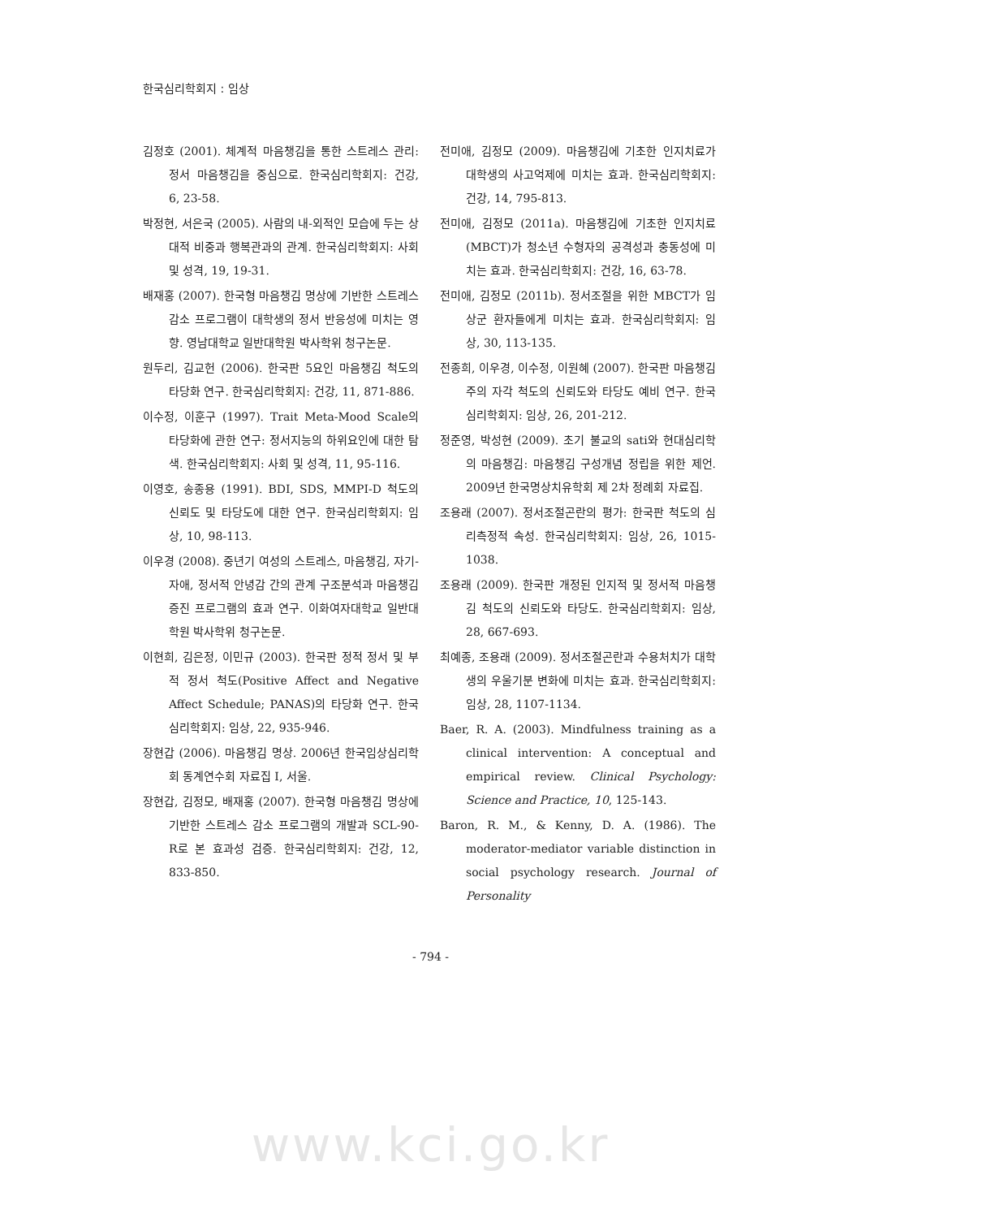한국심리학회지 : 임상
김정호 (2001). 체계적 마음챙김을 통한 스트레스 관리: 정서 마음챙김을 중심으로. 한국심리학회지: 건강, 6, 23-58.
박정현, 서은국 (2005). 사람의 내-외적인 모습에 두는 상대적 비중과 행복관과의 관계. 한국심리학회지: 사회 및 성격, 19, 19-31.
배재홍 (2007). 한국형 마음챙김 명상에 기반한 스트레스 감소 프로그램이 대학생의 정서 반응성에 미치는 영향. 영남대학교 일반대학원 박사학위 청구논문.
원두리, 김교헌 (2006). 한국판 5요인 마음챙김 척도의 타당화 연구. 한국심리학회지: 건강, 11, 871-886.
이수정, 이훈구 (1997). Trait Meta-Mood Scale의 타당화에 관한 연구: 정서지능의 하위요인에 대한 탐색. 한국심리학회지: 사회 및 성격, 11, 95-116.
이영호, 송종용 (1991). BDI, SDS, MMPI-D 척도의 신뢰도 및 타당도에 대한 연구. 한국심리학회지: 임상, 10, 98-113.
이우경 (2008). 중년기 여성의 스트레스, 마음챙김, 자기-자애, 정서적 안녕감 간의 관계 구조분석과 마음챙김 증진 프로그램의 효과 연구. 이화여자대학교 일반대학원 박사학위 청구논문.
이현희, 김은정, 이민규 (2003). 한국판 정적 정서 및 부적 정서 척도(Positive Affect and Negative Affect Schedule; PANAS)의 타당화 연구. 한국심리학회지: 임상, 22, 935-946.
장현갑 (2006). 마음챙김 명상. 2006년 한국임상심리학회 동계연수회 자료집 Ⅰ, 서울.
장현갑, 김정모, 배재홍 (2007). 한국형 마음챙김 명상에 기반한 스트레스 감소 프로그램의 개발과 SCL-90-R로 본 효과성 검증. 한국심리학회지: 건강, 12, 833-850.
전미애, 김정모 (2009). 마음챙김에 기초한 인지치료가 대학생의 사고억제에 미치는 효과. 한국심리학회지: 건강, 14, 795-813.
전미애, 김정모 (2011a). 마음챙김에 기초한 인지치료(MBCT)가 청소년 수형자의 공격성과 충동성에 미치는 효과. 한국심리학회지: 건강, 16, 63-78.
전미애, 김정모 (2011b). 정서조절을 위한 MBCT가 임상군 환자들에게 미치는 효과. 한국심리학회지: 임상, 30, 113-135.
전종희, 이우경, 이수정, 이원혜 (2007). 한국판 마음챙김 주의 자각 척도의 신뢰도와 타당도 예비 연구. 한국심리학회지: 임상, 26, 201-212.
정준영, 박성현 (2009). 초기 불교의 sati와 현대심리학의 마음챙김: 마음챙김 구성개념 정립을 위한 제언. 2009년 한국명상치유학회 제 2차 정례회 자료집.
조용래 (2007). 정서조절곤란의 평가: 한국판 척도의 심리측정적 속성. 한국심리학회지: 임상, 26, 1015-1038.
조용래 (2009). 한국판 개정된 인지적 및 정서적 마음챙김 척도의 신뢰도와 타당도. 한국심리학회지: 임상, 28, 667-693.
최예종, 조용래 (2009). 정서조절곤란과 수용처치가 대학생의 우울기분 변화에 미치는 효과. 한국심리학회지: 임상, 28, 1107-1134.
Baer, R. A. (2003). Mindfulness training as a clinical intervention: A conceptual and empirical review. Clinical Psychology: Science and Practice, 10, 125-143.
Baron, R. M., & Kenny, D. A. (1986). The moderator-mediator variable distinction in social psychology research. Journal of Personality
- 794 -
www.kci.go.kr